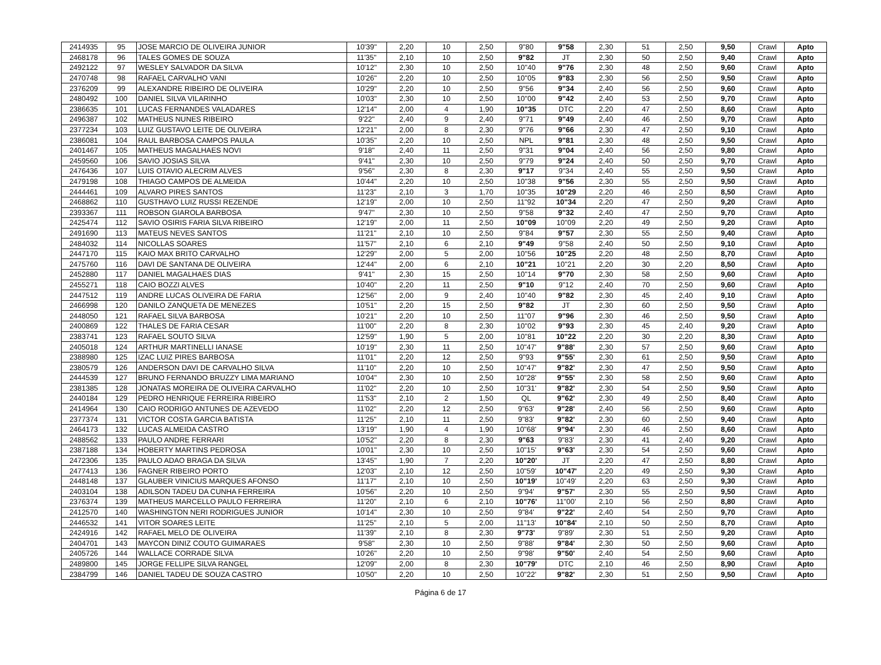| 2414935 | 95 | JOSE MARCIO DE OLIVEIRA JUNIOR | 10'39" | 2,20 | 10 | 2,50 | 9"80 | 9"58 | 2,30 | 51 | 2,50 | 9,50 | Crawl | Apto |
| 2468178 | 96 | TALES GOMES DE SOUZA | 11'35" | 2,10 | 10 | 2,50 | 9"82 | JT | 2,30 | 50 | 2,50 | 9,40 | Crawl | Apto |
| 2492122 | 97 | WESLEY SALVADOR DA SILVA | 10'12" | 2,30 | 10 | 2,50 | 10"40 | 9"76 | 2,30 | 48 | 2,50 | 9,60 | Crawl | Apto |
| 2470748 | 98 | RAFAEL CARVALHO VANI | 10'26" | 2,20 | 10 | 2,50 | 10"05 | 9"83 | 2,30 | 56 | 2,50 | 9,50 | Crawl | Apto |
| 2376209 | 99 | ALEXANDRE RIBEIRO DE OLIVEIRA | 10'29" | 2,20 | 10 | 2,50 | 9"56 | 9"34 | 2,40 | 56 | 2,50 | 9,60 | Crawl | Apto |
| 2480492 | 100 | DANIEL SILVA VILARINHO | 10'03" | 2,30 | 10 | 2,50 | 10"00 | 9"42 | 2,40 | 53 | 2,50 | 9,70 | Crawl | Apto |
| 2386635 | 101 | LUCAS FERNANDES VALADARES | 12'14" | 2,00 | 4 | 1,90 | 10"35 | DTC | 2,20 | 47 | 2,50 | 8,60 | Crawl | Apto |
| 2496387 | 102 | MATHEUS NUNES RIBEIRO | 9'22" | 2,40 | 9 | 2,40 | 9"71 | 9"49 | 2,40 | 46 | 2,50 | 9,70 | Crawl | Apto |
| 2377234 | 103 | LUIZ GUSTAVO LEITE DE OLIVEIRA | 12'21" | 2,00 | 8 | 2,30 | 9"76 | 9"66 | 2,30 | 47 | 2,50 | 9,10 | Crawl | Apto |
| 2386081 | 104 | RAUL BARBOSA CAMPOS PAULA | 10'35" | 2,20 | 10 | 2,50 | NPL | 9"81 | 2,30 | 48 | 2,50 | 9,50 | Crawl | Apto |
| 2401467 | 105 | MATHEUS MAGALHAES NOVI | 9'18" | 2,40 | 11 | 2,50 | 9"31 | 9"04 | 2,40 | 56 | 2,50 | 9,80 | Crawl | Apto |
| 2459560 | 106 | SAVIO JOSIAS SILVA | 9'41" | 2,30 | 10 | 2,50 | 9"79 | 9"24 | 2,40 | 50 | 2,50 | 9,70 | Crawl | Apto |
| 2476436 | 107 | LUIS OTAVIO ALECRIM ALVES | 9'56" | 2,30 | 8 | 2,30 | 9"17 | 9"34 | 2,40 | 55 | 2,50 | 9,50 | Crawl | Apto |
| 2479198 | 108 | THIAGO CAMPOS DE ALMEIDA | 10'44" | 2,20 | 10 | 2,50 | 10"38 | 9"56 | 2,30 | 55 | 2,50 | 9,50 | Crawl | Apto |
| 2444461 | 109 | ALVARO PIRES SANTOS | 11'23" | 2,10 | 3 | 1,70 | 10"35 | 10"29 | 2,20 | 46 | 2,50 | 8,50 | Crawl | Apto |
| 2468862 | 110 | GUSTHAVO LUIZ RUSSI REZENDE | 12'19" | 2,00 | 10 | 2,50 | 11"92 | 10"34 | 2,20 | 47 | 2,50 | 9,20 | Crawl | Apto |
| 2393367 | 111 | ROBSON GIAROLA BARBOSA | 9'47" | 2,30 | 10 | 2,50 | 9"58 | 9"32 | 2,40 | 47 | 2,50 | 9,70 | Crawl | Apto |
| 2425474 | 112 | SAVIO OSIRIS FARIA SILVA RIBEIRO | 12'19" | 2,00 | 11 | 2,50 | 10"09 | 10"09 | 2,20 | 49 | 2,50 | 9,20 | Crawl | Apto |
| 2491690 | 113 | MATEUS NEVES SANTOS | 11'21" | 2,10 | 10 | 2,50 | 9"84 | 9"57 | 2,30 | 55 | 2,50 | 9,40 | Crawl | Apto |
| 2484032 | 114 | NICOLLAS SOARES | 11'57" | 2,10 | 6 | 2,10 | 9"49 | 9"58 | 2,40 | 50 | 2,50 | 9,10 | Crawl | Apto |
| 2447170 | 115 | KAIO MAX BRITO CARVALHO | 12'29" | 2,00 | 5 | 2,00 | 10"56 | 10"25 | 2,20 | 48 | 2,50 | 8,70 | Crawl | Apto |
| 2475760 | 116 | DAVI DE SANTANA DE OLIVEIRA | 12'44" | 2,00 | 6 | 2,10 | 10"21 | 10"21 | 2,20 | 30 | 2,20 | 8,50 | Crawl | Apto |
| 2452880 | 117 | DANIEL MAGALHAES DIAS | 9'41" | 2,30 | 15 | 2,50 | 10"14 | 9"70 | 2,30 | 58 | 2,50 | 9,60 | Crawl | Apto |
| 2455271 | 118 | CAIO BOZZI ALVES | 10'40" | 2,20 | 11 | 2,50 | 9"10 | 9"12 | 2,40 | 70 | 2,50 | 9,60 | Crawl | Apto |
| 2447512 | 119 | ANDRE LUCAS OLIVEIRA DE FARIA | 12'56" | 2,00 | 9 | 2,40 | 10"40 | 9"82 | 2,30 | 45 | 2,40 | 9,10 | Crawl | Apto |
| 2466998 | 120 | DANILO ZANQUETA DE MENEZES | 10'51" | 2,20 | 15 | 2,50 | 9"82 | JT | 2,30 | 60 | 2,50 | 9,50 | Crawl | Apto |
| 2448050 | 121 | RAFAEL SILVA BARBOSA | 10'21" | 2,20 | 10 | 2,50 | 11"07 | 9"96 | 2,30 | 46 | 2,50 | 9,50 | Crawl | Apto |
| 2400869 | 122 | THALES DE FARIA CESAR | 11'00" | 2,20 | 8 | 2,30 | 10"02 | 9"93 | 2,30 | 45 | 2,40 | 9,20 | Crawl | Apto |
| 2383741 | 123 | RAFAEL SOUTO SILVA | 12'59" | 1,90 | 5 | 2,00 | 10"81 | 10"22 | 2,20 | 30 | 2,20 | 8,30 | Crawl | Apto |
| 2405018 | 124 | ARTHUR MARTINELLI IANASE | 10'19" | 2,30 | 11 | 2,50 | 10"47' | 9"88' | 2,30 | 57 | 2,50 | 9,60 | Crawl | Apto |
| 2388980 | 125 | IZAC LUIZ PIRES BARBOSA | 11'01" | 2,20 | 12 | 2,50 | 9"93 | 9"55' | 2,30 | 61 | 2,50 | 9,50 | Crawl | Apto |
| 2380579 | 126 | ANDERSON DAVI DE CARVALHO SILVA | 11'10" | 2,20 | 10 | 2,50 | 10"47' | 9"82' | 2,30 | 47 | 2,50 | 9,50 | Crawl | Apto |
| 2444539 | 127 | BRUNO FERNANDO BRUZZY LIMA MARIANO | 10'04" | 2,30 | 10 | 2,50 | 10"28' | 9"55' | 2,30 | 58 | 2,50 | 9,60 | Crawl | Apto |
| 2381385 | 128 | JONATAS MOREIRA DE OLIVEIRA CARVALHO | 11'02" | 2,20 | 10 | 2,50 | 10"31' | 9"82' | 2,30 | 54 | 2,50 | 9,50 | Crawl | Apto |
| 2440184 | 129 | PEDRO HENRIQUE FERREIRA RIBEIRO | 11'53" | 2,10 | 2 | 1,50 | QL | 9"62' | 2,30 | 49 | 2,50 | 8,40 | Crawl | Apto |
| 2414964 | 130 | CAIO RODRIGO ANTUNES DE AZEVEDO | 11'02" | 2,20 | 12 | 2,50 | 9"63' | 9"28' | 2,40 | 56 | 2,50 | 9,60 | Crawl | Apto |
| 2377374 | 131 | VICTOR COSTA GARCIA BATISTA | 11'25" | 2,10 | 11 | 2,50 | 9"83' | 9"82' | 2,30 | 60 | 2,50 | 9,40 | Crawl | Apto |
| 2464173 | 132 | LUCAS ALMEIDA CASTRO | 13'19" | 1,90 | 4 | 1,90 | 10"68' | 9"94' | 2,30 | 46 | 2,50 | 8,60 | Crawl | Apto |
| 2488562 | 133 | PAULO ANDRE FERRARI | 10'52" | 2,20 | 8 | 2,30 | 9"63 | 9"83' | 2,30 | 41 | 2,40 | 9,20 | Crawl | Apto |
| 2387188 | 134 | HOBERTY MARTINS PEDROSA | 10'01" | 2,30 | 10 | 2,50 | 10"15' | 9"63' | 2,30 | 54 | 2,50 | 9,60 | Crawl | Apto |
| 2472306 | 135 | PAULO ADAO BRAGA DA SILVA | 13'45" | 1,90 | 7 | 2,20 | 10"20' | JT | 2,20 | 47 | 2,50 | 8,80 | Crawl | Apto |
| 2477413 | 136 | FAGNER RIBEIRO PORTO | 12'03" | 2,10 | 12 | 2,50 | 10"59' | 10"47' | 2,20 | 49 | 2,50 | 9,30 | Crawl | Apto |
| 2448148 | 137 | GLAUBER VINICIUS MARQUES AFONSO | 11'17" | 2,10 | 10 | 2,50 | 10"19' | 10"49' | 2,20 | 63 | 2,50 | 9,30 | Crawl | Apto |
| 2403104 | 138 | ADILSON TADEU DA CUNHA FERREIRA | 10'56" | 2,20 | 10 | 2,50 | 9"94' | 9"57' | 2,30 | 55 | 2,50 | 9,50 | Crawl | Apto |
| 2376374 | 139 | MATHEUS MARCELLO PAULO FERREIRA | 11'20" | 2,10 | 6 | 2,10 | 10"76' | 11"00' | 2,10 | 56 | 2,50 | 8,80 | Crawl | Apto |
| 2412570 | 140 | WASHINGTON NERI RODRIGUES JUNIOR | 10'14" | 2,30 | 10 | 2,50 | 9"84' | 9"22' | 2,40 | 54 | 2,50 | 9,70 | Crawl | Apto |
| 2446532 | 141 | VITOR SOARES LEITE | 11'25" | 2,10 | 5 | 2,00 | 11"13' | 10"84' | 2,10 | 50 | 2,50 | 8,70 | Crawl | Apto |
| 2424916 | 142 | RAFAEL MELO DE OLIVEIRA | 11'39" | 2,10 | 8 | 2,30 | 9"73' | 9"89' | 2,30 | 51 | 2,50 | 9,20 | Crawl | Apto |
| 2404701 | 143 | MAYCON DINIZ COUTO GUIMARAES | 9'58" | 2,30 | 10 | 2,50 | 9"88' | 9"84' | 2,30 | 50 | 2,50 | 9,60 | Crawl | Apto |
| 2405726 | 144 | WALLACE CORRADE SILVA | 10'26" | 2,20 | 10 | 2,50 | 9"98' | 9"50' | 2,40 | 54 | 2,50 | 9,60 | Crawl | Apto |
| 2489800 | 145 | JORGE FELLIPE SILVA RANGEL | 12'09" | 2,00 | 8 | 2,30 | 10"79' | DTC | 2,10 | 46 | 2,50 | 8,90 | Crawl | Apto |
| 2384799 | 146 | DANIEL TADEU DE SOUZA CASTRO | 10'50" | 2,20 | 10 | 2,50 | 10"22' | 9"82' | 2,30 | 51 | 2,50 | 9,50 | Crawl | Apto |
Página 6 de 17